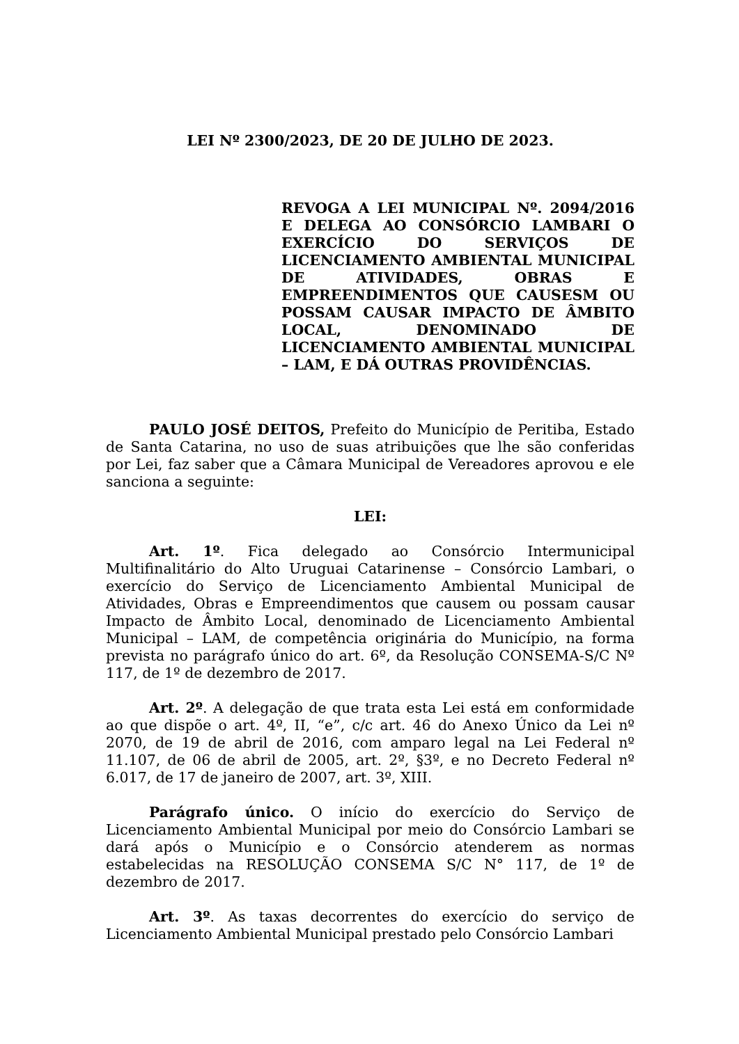LEI Nº 2300/2023, DE 20 DE JULHO DE 2023.
REVOGA A LEI MUNICIPAL Nº. 2094/2016 E DELEGA AO CONSÓRCIO LAMBARI O EXERCÍCIO DO SERVIÇOS DE LICENCIAMENTO AMBIENTAL MUNICIPAL DE ATIVIDADES, OBRAS E EMPREENDIMENTOS QUE CAUSESM OU POSSAM CAUSAR IMPACTO DE ÂMBITO LOCAL, DENOMINADO DE LICENCIAMENTO AMBIENTAL MUNICIPAL – LAM, E DÁ OUTRAS PROVIDÊNCIAS.
PAULO JOSÉ DEITOS, Prefeito do Município de Peritiba, Estado de Santa Catarina, no uso de suas atribuições que lhe são conferidas por Lei, faz saber que a Câmara Municipal de Vereadores aprovou e ele sanciona a seguinte:
LEI:
Art. 1º. Fica delegado ao Consórcio Intermunicipal Multifinalitário do Alto Uruguai Catarinense – Consórcio Lambari, o exercício do Serviço de Licenciamento Ambiental Municipal de Atividades, Obras e Empreendimentos que causem ou possam causar Impacto de Âmbito Local, denominado de Licenciamento Ambiental Municipal – LAM, de competência originária do Município, na forma prevista no parágrafo único do art. 6º, da Resolução CONSEMA-S/C Nº 117, de 1º de dezembro de 2017.
Art. 2º. A delegação de que trata esta Lei está em conformidade ao que dispõe o art. 4º, II, “e”, c/c art. 46 do Anexo Único da Lei nº 2070, de 19 de abril de 2016, com amparo legal na Lei Federal nº 11.107, de 06 de abril de 2005, art. 2º, §3º, e no Decreto Federal nº 6.017, de 17 de janeiro de 2007, art. 3º, XIII.
Parágrafo único. O início do exercício do Serviço de Licenciamento Ambiental Municipal por meio do Consórcio Lambari se dará após o Município e o Consórcio atenderem as normas estabelecidas na RESOLUÇÃO CONSEMA S/C N° 117, de 1º de dezembro de 2017.
Art. 3º. As taxas decorrentes do exercício do serviço de Licenciamento Ambiental Municipal prestado pelo Consórcio Lambari